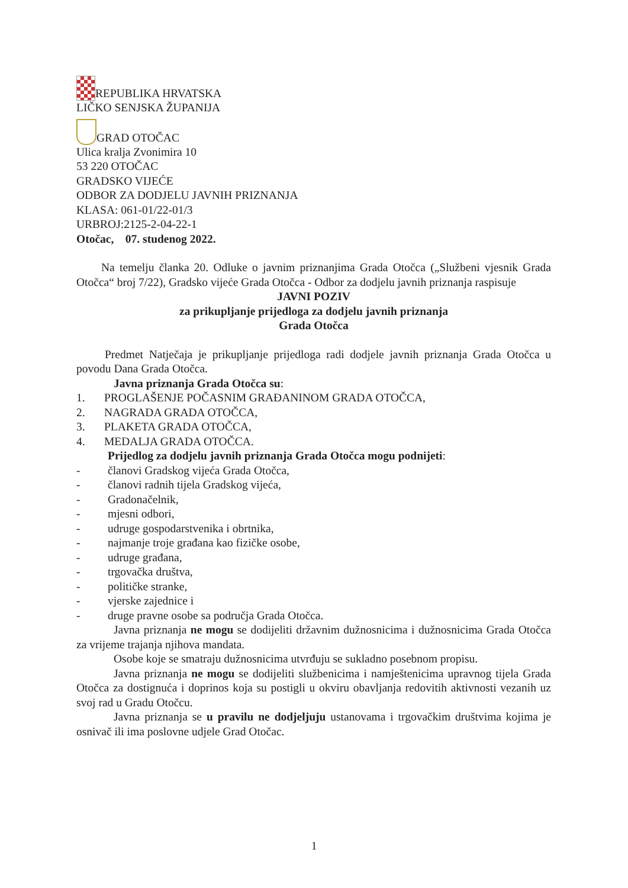REPUBLIKA HRVATSKA
LIČKO SENJSKA ŽUPANIJA
GRAD OTOČAC
Ulica kralja Zvonimira 10
53 220 OTOČAC
GRADSKO VIJEĆE
ODBOR ZA DODJELU JAVNIH PRIZNANJA
KLASA: 061-01/22-01/3
URBROJ:2125-2-04-22-1
Otočac, 07. studenog 2022.
Na temelju članka 20. Odluke o javnim priznanjima Grada Otočca („Službeni vjesnik Grada Otočca“ broj 7/22), Gradsko vijeće Grada Otočca - Odbor za dodjelu javnih priznanja raspisuje
JAVNI POZIV
za prikupljanje prijedloga za dodjelu javnih priznanja
Grada Otočca
Predmet Natječaja je prikupljanje prijedloga radi dodjele javnih priznanja Grada Otočca u povodu Dana Grada Otočca.
Javna priznanja Grada Otočca su:
1. PROGLAŠENJE POČASNIM GRAĐANINOM GRADA OTOČCA,
2. NAGRADA GRADA OTOČCA,
3. PLAKETA GRADA OTOČCA,
4. MEDALJA GRADA OTOČCA.
Prijedlog za dodjelu javnih priznanja Grada Otočca mogu podnijeti:
- članovi Gradskog vijeća Grada Otočca,
- članovi radnih tijela Gradskog vijeća,
- Gradonačelnik,
- mjesni odbori,
- udruge gospodarstvenika i obrtnika,
- najmanje troje građana kao fizičke osobe,
- udruge građana,
- trgovačka društva,
- političke stranke,
- vjerske zajednice i
- druge pravne osobe sa područja Grada Otočca.
Javna priznanja ne mogu se dodijeliti državnim dužnosnicima i dužnosnicima Grada Otočca za vrijeme trajanja njihova mandata.
Osobe koje se smatraju dužnosnicima utvrđuju se sukladno posebnom propisu.
Javna priznanja ne mogu se dodijeliti službenicima i namještenicima upravnog tijela Grada Otočca za dostignuća i doprinos koja su postigli u okviru obavljanja redovitih aktivnosti vezanih uz svoj rad u Gradu Otočcu.
Javna priznanja se u pravilu ne dodjeljuju ustanovama i trgovačkim društvima kojima je osnivač ili ima poslovne udjele Grad Otočac.
1